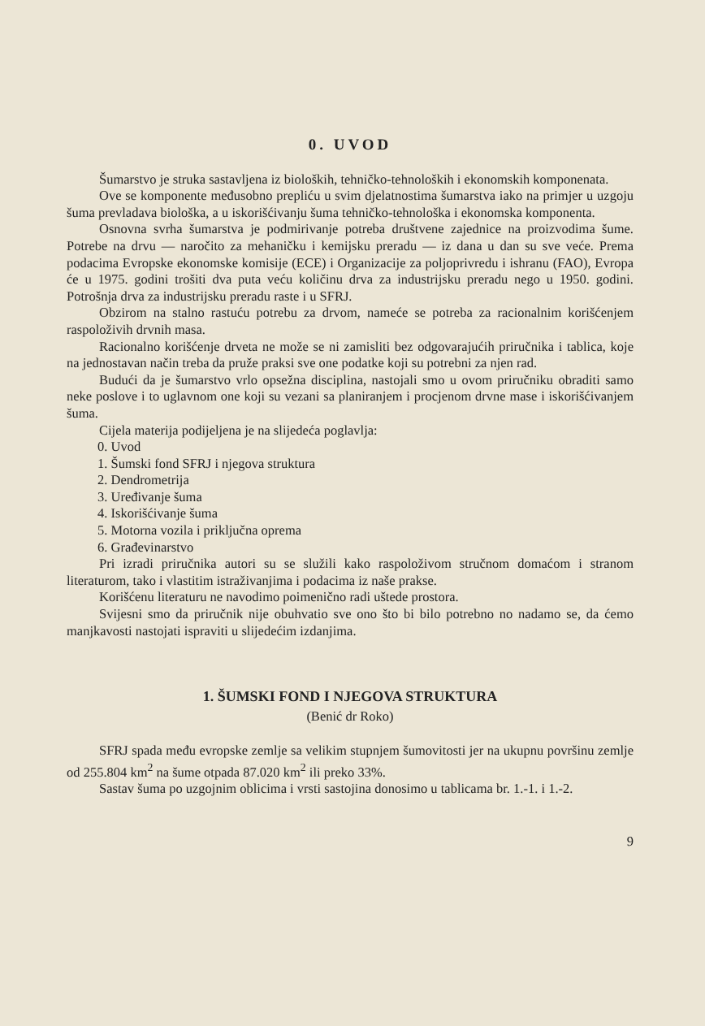0. UVOD
Šumarstvo je struka sastavljena iz bioloških, tehničko-tehnoloških i ekonomskih komponenata.
Ove se komponente međusobno prepliću u svim djelatnostima šumarstva iako na primjer u uzgoju šuma prevladava biološka, a u iskorišćivanju šuma tehničko-tehnološka i ekonomska komponenta.
Osnovna svrha šumarstva je podmirivanje potreba društvene zajednice na proizvodima šume. Potrebe na drvu — naročito za mehaničku i kemijsku preradu — iz dana u dan su sve veće. Prema podacima Evropske ekonomske komisije (ECE) i Organizacije za poljoprivredu i ishranu (FAO), Evropa će u 1975. godini trošiti dva puta veću količinu drva za industrijsku preradu nego u 1950. godini. Potrošnja drva za industrijsku preradu raste i u SFRJ.
Obzirom na stalno rastuću potrebu za drvom, nameće se potreba za racionalnim korišćenjem raspoloživih drvnih masa.
Racionalno korišćenje drveta ne može se ni zamisliti bez odgovarajućih priručnika i tablica, koje na jednostavan način treba da pruže praksi sve one podatke koji su potrebni za njen rad.
Budući da je šumarstvo vrlo opsežna disciplina, nastojali smo u ovom priručniku obraditi samo neke poslove i to uglavnom one koji su vezani sa planiranjem i procjenom drvne mase i iskorišćivanjem šuma.
Cijela materija podijeljena je na slijedeća poglavlja:
0. Uvod
1. Šumski fond SFRJ i njegova struktura
2. Dendrometrija
3. Uređivanje šuma
4. Iskorišćivanje šuma
5. Motorna vozila i priključna oprema
6. Građevinarstvo
Pri izradi priručnika autori su se služili kako raspoloživom stručnom domaćom i stranom literaturom, tako i vlastitim istraživanjima i podacima iz naše prakse.
Korišćenu literaturu ne navodimo poimenično radi uštede prostora.
Svijesni smo da priručnik nije obuhvatio sve ono što bi bilo potrebno no nadamo se, da ćemo manjkavosti nastojati ispraviti u slijedećim izdanjima.
1. ŠUMSKI FOND I NJEGOVA STRUKTURA
(Benić dr Roko)
SFRJ spada među evropske zemlje sa velikim stupnjem šumovitosti jer na ukupnu površinu zemlje od 255.804 km<sup>2</sup> na šume otpada 87.020 km<sup>2</sup> ili preko 33%.
Sastav šuma po uzgojnim oblicima i vrsti sastojina donosimo u tablicama br. 1.-1. i 1.-2.
9